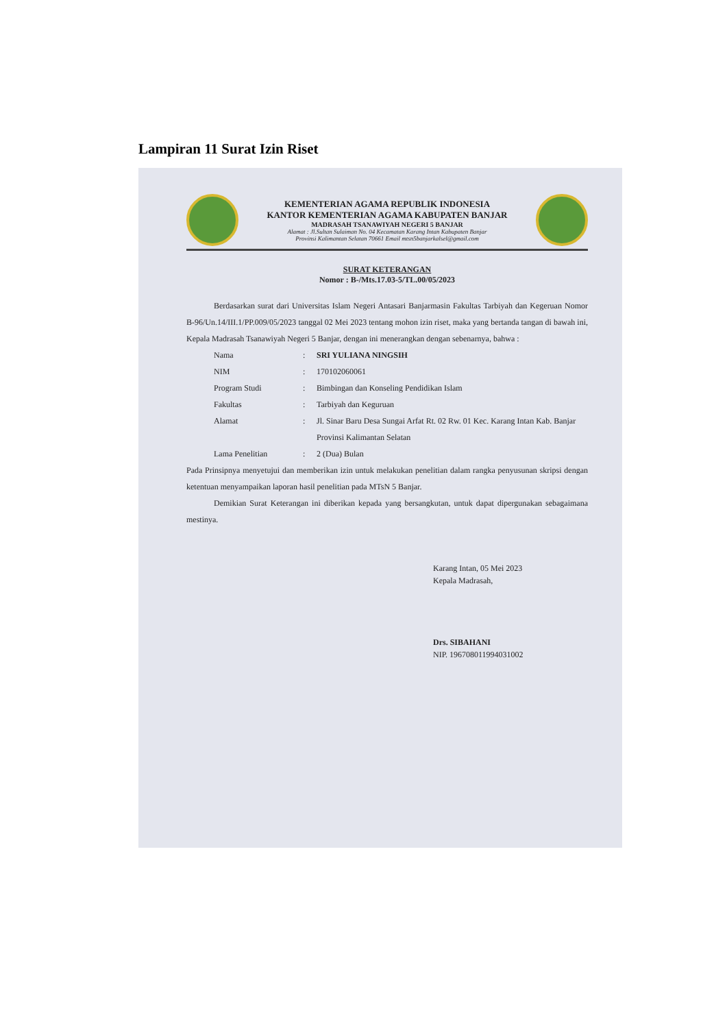Lampiran 11 Surat Izin Riset
KEMENTERIAN AGAMA REPUBLIK INDONESIA
KANTOR KEMENTERIAN AGAMA KABUPATEN BANJAR
MADRASAH TSANAWIYAH NEGERI 5 BANJAR
Alamat : Jl.Sultan Sulaiman No. 04 Kecamatan Karang Intan Kabupaten Banjar
Provinsi Kalimantan Selatan 70661 Email mtsn5banjarkalsel@gmail.com
SURAT KETERANGAN
Nomor : B-/Mts.17.03-5/TL.00/05/2023
Berdasarkan surat dari Universitas Islam Negeri Antasari Banjarmasin Fakultas Tarbiyah dan Kegeruan Nomor B-96/Un.14/III.1/PP.009/05/2023 tanggal 02 Mei 2023 tentang mohon izin riset, maka yang bertanda tangan di bawah ini, Kepala Madrasah Tsanawiyah Negeri 5 Banjar, dengan ini menerangkan dengan sebenarnya, bahwa :
Nama: SRI YULIANA NINGSIH
NIM: 170102060061
Program Studi: Bimbingan dan Konseling Pendidikan Islam
Fakultas: Tarbiyah dan Keguruan
Alamat: Jl. Sinar Baru Desa Sungai Arfat Rt. 02 Rw. 01 Kec. Karang Intan Kab. Banjar Provinsi Kalimantan Selatan
Lama Penelitian: 2 (Dua) Bulan
Pada Prinsipnya menyetujui dan memberikan izin untuk melakukan penelitian dalam rangka penyusunan skripsi dengan ketentuan menyampaikan laporan hasil penelitian pada MTsN 5 Banjar.
Demikian Surat Keterangan ini diberikan kepada yang bersangkutan, untuk dapat dipergunakan sebagaimana mestinya.
Karang Intan, 05 Mei 2023
Kepala Madrasah,
Drs. SIBAHANI
NIP. 196708011994031002